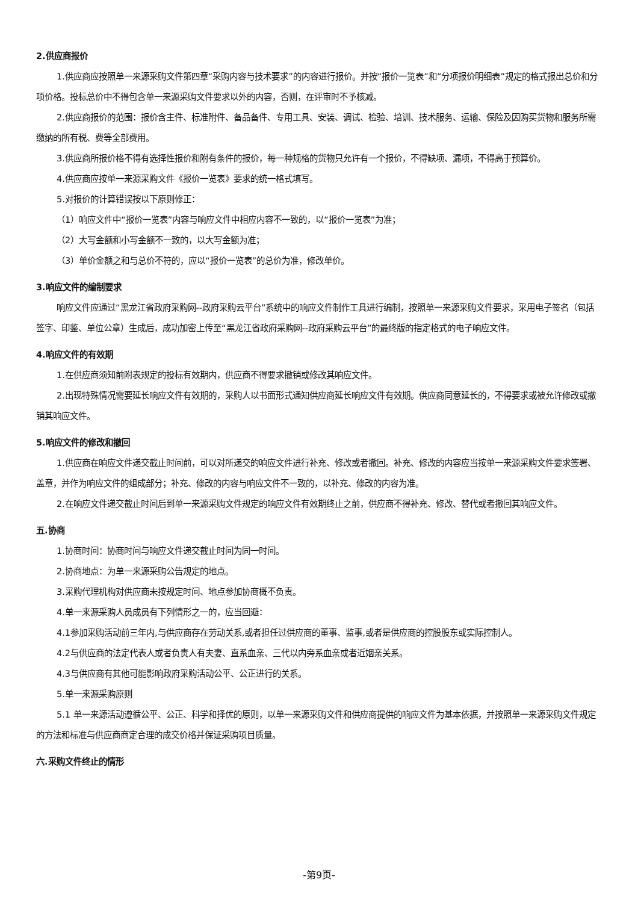2.供应商报价
1.供应商应按照单一来源采购文件第四章“采购内容与技术要求”的内容进行报价。并按“报价一览表”和“分项报价明细表”规定的格式报出总价和分项价格。投标总价中不得包含单一来源采购文件要求以外的内容，否则，在评审时不予核减。
2.供应商报价的范围：报价含主件、标准附件、备品备件、专用工具、安装、调试、检验、培训、技术服务、运输、保险及因购买货物和服务所需缴纳的所有税、费等全部费用。
3.供应商所报价格不得有选择性报价和附有条件的报价，每一种规格的货物只允许有一个报价，不得缺项、漏项，不得高于预算价。
4.供应商应按单一来源采购文件《报价一览表》要求的统一格式填写。
5.对报价的计算错误按以下原则修正：
（1）响应文件中“报价一览表”内容与响应文件中相应内容不一致的，以“报价一览表”为准；
（2）大写金额和小写金额不一致的，以大写金额为准；
（3）单价金额之和与总价不符的，应以“报价一览表”的总价为准，修改单价。
3.响应文件的编制要求
响应文件应通过“黑龙江省政府采购网--政府采购云平台”系统中的响应文件制作工具进行编制，按照单一来源采购文件要求，采用电子签名（包括签字、印鉴、单位公章）生成后，成功加密上传至“黑龙江省政府采购网--政府采购云平台”的最终版的指定格式的电子响应文件。
4.响应文件的有效期
1.在供应商须知前附表规定的投标有效期内，供应商不得要求撤销或修改其响应文件。
2.出现特殊情况需要延长响应文件有效期的，采购人以书面形式通知供应商延长响应文件有效期。供应商同意延长的，不得要求或被允许修改或撤销其响应文件。
5.响应文件的修改和撤回
1.供应商在响应文件递交截止时间前，可以对所递交的响应文件进行补充、修改或者撤回。补充、修改的内容应当按单一来源采购文件要求签署、盖章，并作为响应文件的组成部分；补充、修改的内容与响应文件不一致的，以补充、修改的内容为准。
2.在响应文件递交截止时间后到单一来源采购文件规定的响应文件有效期终止之前，供应商不得补充、修改、替代或者撤回其响应文件。
五.协商
1.协商时间：协商时间与响应文件递交截止时间为同一时间。
2.协商地点：为单一来源采购公告规定的地点。
3.采购代理机构对供应商未按规定时间、地点参加协商概不负责。
4.单一来源采购人员成员有下列情形之一的，应当回避：
4.1参加采购活动前三年内,与供应商存在劳动关系,或者担任过供应商的董事、监事,或者是供应商的控股股东或实际控制人。
4.2与供应商的法定代表人或者负责人有夫妻、直系血亲、三代以内旁系血亲或者近姻亲关系。
4.3与供应商有其他可能影响政府采购活动公平、公正进行的关系。
5.单一来源采购原则
5.1 单一来源活动遵循公平、公正、科学和择优的原则，以单一来源采购文件和供应商提供的响应文件为基本依据，并按照单一来源采购文件规定的方法和标准与供应商商定合理的成交价格并保证采购项目质量。
六.采购文件终止的情形
-第9页-